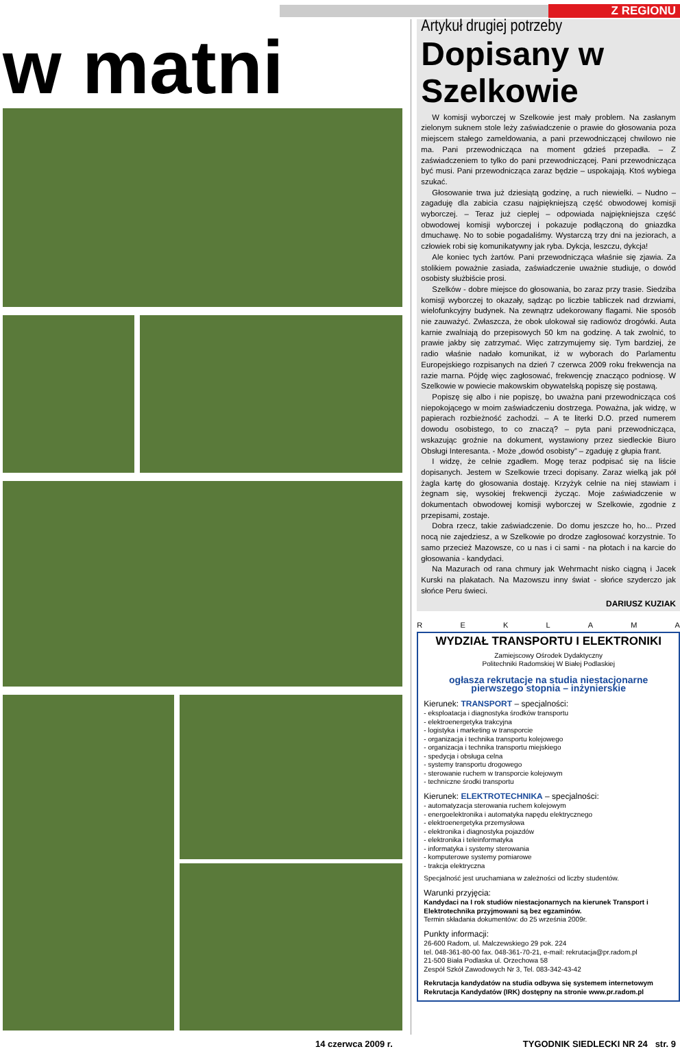Z REGIONU
w matni
Artykuł drugiej potrzeby
Dopisany w Szelkowie
W komisji wyborczej w Szelkowie jest mały problem. Na zasłanym zielonym suknem stole leży zaświadczenie o prawie do głosowania poza miejscem stałego zameldowania, a pani przewodniczącej chwilowo nie ma. Pani przewodnicząca na moment gdzieś przepadła. – Z zaświadczeniem to tylko do pani przewodniczącej. Pani przewodnicząca być musi. Pani przewodnicząca zaraz będzie – uspokajają. Ktoś wybiega szukać.
Głosowanie trwa już dziesiątą godzinę, a ruch niewielki. – Nudno – zagaduję dla zabicia czasu najpiękniejszą część obwodowej komisji wyborczej. – Teraz już cieplej – odpowiada najpiękniejsza część obwodowej komisji wyborczej i pokazuje podłączoną do gniazdka dmuchawę. No to sobie pogadaliśmy. Wystarczą trzy dni na jeziorach, a człowiek robi się komunikatywny jak ryba. Dykcja, leszczu, dykcja!
Ale koniec tych żartów. Pani przewodnicząca właśnie się zjawia. Za stolikiem poważnie zasiada, zaświadczenie uważnie studiuje, o dowód osobisty służbiście prosi.
Szelków - dobre miejsce do głosowania, bo zaraz przy trasie. Siedziba komisji wyborczej to okazały, sądząc po liczbie tabliczek nad drzwiami, wielofunkcyjny budynek. Na zewnątrz udekorowany flagami. Nie sposób nie zauważyć. Zwłaszcza, że obok ulokował się radiowóz drogówki. Auta karnie zwalniają do przepisowych 50 km na godzinę. A tak zwolnić, to prawie jakby się zatrzymać. Więc zatrzymujemy się. Tym bardziej, że radio właśnie nadało komunikat, iż w wyborach do Parlamentu Europejskiego rozpisanych na dzień 7 czerwca 2009 roku frekwencja na razie marna. Pójdę więc zagłosować, frekwencję znacząco podniosę. W Szelkowie w powiecie makowskim obywatelską popiszę się postawą.
Popiszę się albo i nie popiszę, bo uważna pani przewodnicząca coś niepokojącego w moim zaświadczeniu dostrzega. Poważna, jak widzę, w papierach rozbieżność zachodzi. – A te literki D.O. przed numerem dowodu osobistego, to co znaczą? – pyta pani przewodnicząca, wskazując groźnie na dokument, wystawiony przez siedleckie Biuro Obsługi Interesanta. - Może „dowód osobisty” – zgaduję z głupia frant.
I widzę, że celnie zgadłem. Mogę teraz podpisać się na liście dopisanych. Jestem w Szelkowie trzeci dopisany. Zaraz wielką jak pół żagla kartę do głosowania dostaję. Krzyżyk celnie na niej stawiam i żegnam się, wysokiej frekwencji życząc. Moje zaświadczenie w dokumentach obwodowej komisji wyborczej w Szelkowie, zgodnie z przepisami, zostaje.
Dobra rzecz, takie zaświadczenie. Do domu jeszcze ho, ho... Przed nocą nie zajedziesz, a w Szelkowie po drodze zagłosować korzystnie. To samo przecież Mazowsze, co u nas i ci sami - na płotach i na karcie do głosowania - kandydaci.
Na Mazurach od rana chmury jak Wehrmacht nisko ciągną i Jacek Kurski na plakatach. Na Mazowszu inny świat - słońce szyderczo jak słońce Peru świeci.
DARIUSZ KUZIAK
R E K L A M A
WYDZIAŁ TRANSPORTU I ELEKTRONIKI
Zamiejscowy Ośrodek Dydaktyczny
Politechniki Radomskiej W Białej Podlaskiej
ogłasza rekrutacje na studia niestacjonarne pierwszego stopnia – inżynierskie
Kierunek: TRANSPORT – specjalności:
- eksploatacja i diagnostyka środków transportu
- elektroenergetyka trakcyjna
- logistyka i marketing w transporcie
- organizacja i technika transportu kolejowego
- organizacja i technika transportu miejskiego
- spedycja i obsługa celna
- systemy transportu drogowego
- sterowanie ruchem w transporcie kolejowym
- techniczne środki transportu
Kierunek: ELEKTROTECHNIKA – specjalności:
- automatyzacja sterowania ruchem kolejowym
- energoelektronika i automatyka napędu elektrycznego
- elektroenergetyka przemysłowa
- elektronika i diagnostyka pojazdów
- elektronika i teleinformatyka
- informatyka i systemy sterowania
- komputerowe systemy pomiarowe
- trakcja elektryczna
Specjalność jest uruchamiana w zależności od liczby studentów.
Warunki przyjęcia:
Kandydaci na I rok studiów niestacjonarnych na kierunek Transport i Elektrotechnika przyjmowani są bez egzaminów.
Termin składania dokumentów: do 25 września 2009r.
Punkty informacji:
26-600 Radom, ul. Malczewskiego 29 pok. 224
tel. 048-361-80-00 fax. 048-361-70-21, e-mail: rekrutacja@pr.radom.pl
21-500 Biała Podlaska ul. Orzechowa 58
Zespół Szkół Zawodowych Nr 3, Tel. 083-342-43-42
Rekrutacja kandydatów na studia odbywa się systemem internetowym
Rekrutacja Kandydatów (IRK) dostępny na stronie www.pr.radom.pl
14 czerwca 2009 r. TYGODNIK SIEDLECKI NR 24 str. 9